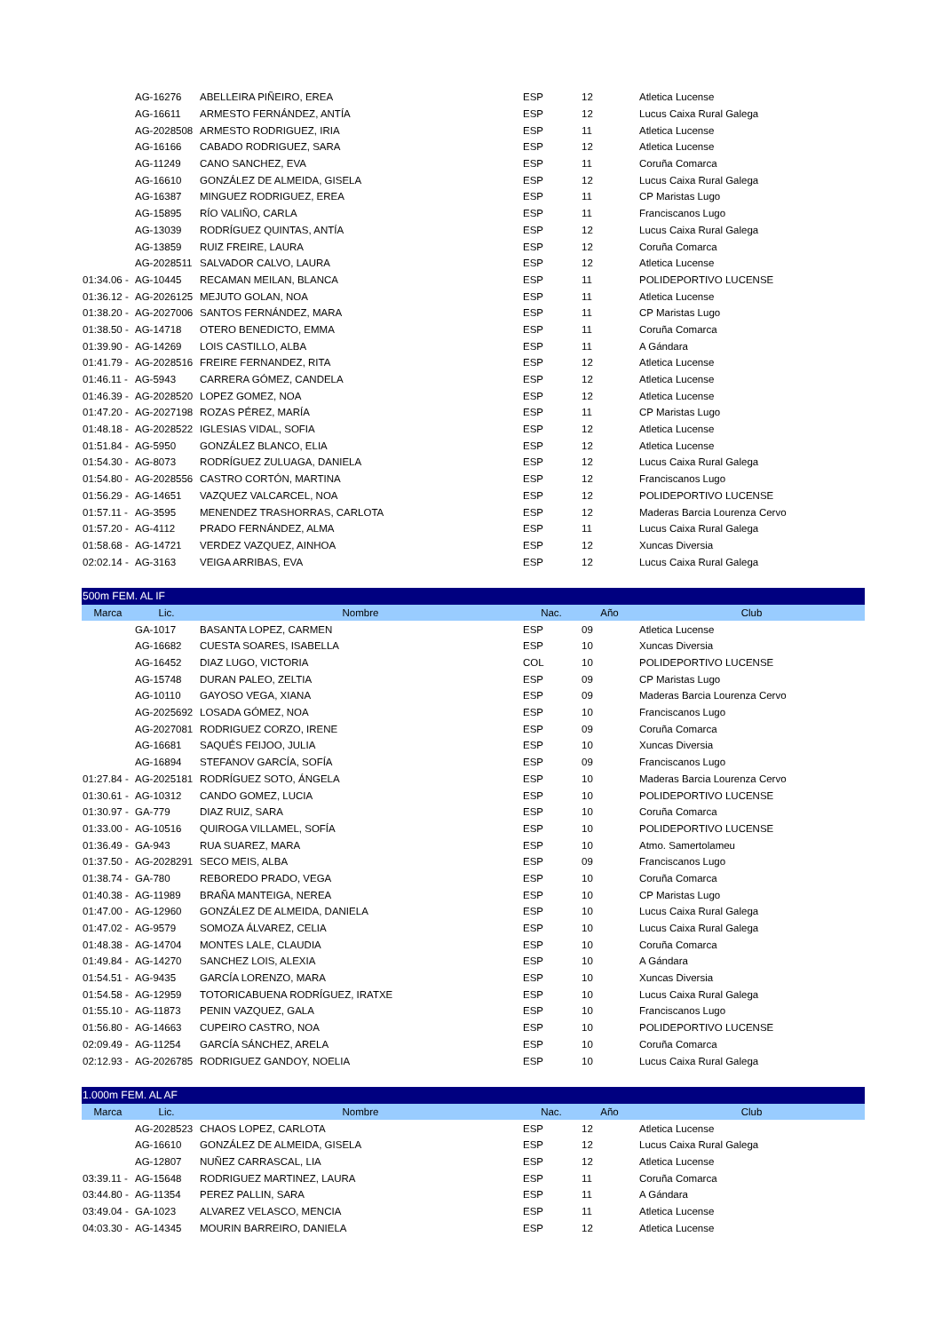| | AG-16276 | ABELLEIRA PIÑEIRO, EREA | ESP | 12 | Atletica Lucense |
| | AG-16611 | ARMESTO FERNÁNDEZ, ANTÍA | ESP | 12 | Lucus Caixa Rural Galega |
| | AG-2028508 | ARMESTO RODRIGUEZ, IRIA | ESP | 11 | Atletica Lucense |
| | AG-16166 | CABADO RODRIGUEZ, SARA | ESP | 12 | Atletica Lucense |
| | AG-11249 | CANO SANCHEZ, EVA | ESP | 11 | Coruña Comarca |
| | AG-16610 | GONZÁLEZ DE ALMEIDA, GISELA | ESP | 12 | Lucus Caixa Rural Galega |
| | AG-16387 | MINGUEZ RODRIGUEZ, EREA | ESP | 11 | CP Maristas Lugo |
| | AG-15895 | RÍO VALIÑO, CARLA | ESP | 11 | Franciscanos Lugo |
| | AG-13039 | RODRÍGUEZ QUINTAS, ANTÍA | ESP | 12 | Lucus Caixa Rural Galega |
| | AG-13859 | RUIZ FREIRE, LAURA | ESP | 12 | Coruña Comarca |
| | AG-2028511 | SALVADOR CALVO, LAURA | ESP | 12 | Atletica Lucense |
| 01:34.06 - | AG-10445 | RECAMAN MEILAN, BLANCA | ESP | 11 | POLIDEPORTIVO LUCENSE |
| 01:36.12 - | AG-2026125 | MEJUTO GOLAN, NOA | ESP | 11 | Atletica Lucense |
| 01:38.20 - | AG-2027006 | SANTOS FERNÁNDEZ, MARA | ESP | 11 | CP Maristas Lugo |
| 01:38.50 - | AG-14718 | OTERO BENEDICTO, EMMA | ESP | 11 | Coruña Comarca |
| 01:39.90 - | AG-14269 | LOIS CASTILLO, ALBA | ESP | 11 | A Gándara |
| 01:41.79 - | AG-2028516 | FREIRE FERNANDEZ, RITA | ESP | 12 | Atletica Lucense |
| 01:46.11 - | AG-5943 | CARRERA GÓMEZ, CANDELA | ESP | 12 | Atletica Lucense |
| 01:46.39 - | AG-2028520 | LOPEZ GOMEZ, NOA | ESP | 12 | Atletica Lucense |
| 01:47.20 - | AG-2027198 | ROZAS PÉREZ, MARÍA | ESP | 11 | CP Maristas Lugo |
| 01:48.18 - | AG-2028522 | IGLESIAS VIDAL, SOFIA | ESP | 12 | Atletica Lucense |
| 01:51.84 - | AG-5950 | GONZÁLEZ BLANCO, ELIA | ESP | 12 | Atletica Lucense |
| 01:54.30 - | AG-8073 | RODRÍGUEZ ZULUAGA, DANIELA | ESP | 12 | Lucus Caixa Rural Galega |
| 01:54.80 - | AG-2028556 | CASTRO CORTÓN, MARTINA | ESP | 12 | Franciscanos Lugo |
| 01:56.29 - | AG-14651 | VAZQUEZ VALCARCEL, NOA | ESP | 12 | POLIDEPORTIVO LUCENSE |
| 01:57.11 - | AG-3595 | MENENDEZ TRASHORRAS, CARLOTA | ESP | 12 | Maderas Barcia Lourenza Cervo |
| 01:57.20 - | AG-4112 | PRADO FERNÁNDEZ, ALMA | ESP | 11 | Lucus Caixa Rural Galega |
| 01:58.68 - | AG-14721 | VERDEZ VAZQUEZ, AINHOA | ESP | 12 | Xuncas Diversia |
| 02:02.14 - | AG-3163 | VEIGA ARRIBAS, EVA | ESP | 12 | Lucus Caixa Rural Galega |
| 500m FEM. AL IF | | | | | |
| Marca | Lic. | Nombre | Nac. | Año | Club |
| | GA-1017 | BASANTA LOPEZ, CARMEN | ESP | 09 | Atletica Lucense |
| | AG-16682 | CUESTA SOARES, ISABELLA | ESP | 10 | Xuncas Diversia |
| | AG-16452 | DIAZ LUGO, VICTORIA | COL | 10 | POLIDEPORTIVO LUCENSE |
| | AG-15748 | DURAN PALEO, ZELTIA | ESP | 09 | CP Maristas Lugo |
| | AG-10110 | GAYOSO VEGA, XIANA | ESP | 09 | Maderas Barcia Lourenza Cervo |
| | AG-2025692 | LOSADA GÓMEZ, NOA | ESP | 10 | Franciscanos Lugo |
| | AG-2027081 | RODRIGUEZ CORZO, IRENE | ESP | 09 | Coruña Comarca |
| | AG-16681 | SAQUÉS FEIJOO, JULIA | ESP | 10 | Xuncas Diversia |
| | AG-16894 | STEFANOV GARCÍA, SOFÍA | ESP | 09 | Franciscanos Lugo |
| 01:27.84 - | AG-2025181 | RODRÍGUEZ SOTO, ÁNGELA | ESP | 10 | Maderas Barcia Lourenza Cervo |
| 01:30.61 - | AG-10312 | CANDO GOMEZ, LUCIA | ESP | 10 | POLIDEPORTIVO LUCENSE |
| 01:30.97 - | GA-779 | DIAZ RUIZ, SARA | ESP | 10 | Coruña Comarca |
| 01:33.00 - | AG-10516 | QUIROGA VILLAMEL, SOFÍA | ESP | 10 | POLIDEPORTIVO LUCENSE |
| 01:36.49 - | GA-943 | RUA SUAREZ, MARA | ESP | 10 | Atmo. Samertolameu |
| 01:37.50 - | AG-2028291 | SECO MEIS, ALBA | ESP | 09 | Franciscanos Lugo |
| 01:38.74 - | GA-780 | REBOREDO PRADO, VEGA | ESP | 10 | Coruña Comarca |
| 01:40.38 - | AG-11989 | BRAÑA MANTEIGA, NEREA | ESP | 10 | CP Maristas Lugo |
| 01:47.00 - | AG-12960 | GONZÁLEZ DE ALMEIDA, DANIELA | ESP | 10 | Lucus Caixa Rural Galega |
| 01:47.02 - | AG-9579 | SOMOZA ÁLVAREZ, CELIA | ESP | 10 | Lucus Caixa Rural Galega |
| 01:48.38 - | AG-14704 | MONTES LALE, CLAUDIA | ESP | 10 | Coruña Comarca |
| 01:49.84 - | AG-14270 | SANCHEZ LOIS, ALEXIA | ESP | 10 | A Gándara |
| 01:54.51 - | AG-9435 | GARCÍA LORENZO, MARA | ESP | 10 | Xuncas Diversia |
| 01:54.58 - | AG-12959 | TOTORICABUENA RODRÍGUEZ, IRATXE | ESP | 10 | Lucus Caixa Rural Galega |
| 01:55.10 - | AG-11873 | PENIN VAZQUEZ, GALA | ESP | 10 | Franciscanos Lugo |
| 01:56.80 - | AG-14663 | CUPEIRO CASTRO, NOA | ESP | 10 | POLIDEPORTIVO LUCENSE |
| 02:09.49 - | AG-11254 | GARCÍA SÁNCHEZ, ARELA | ESP | 10 | Coruña Comarca |
| 02:12.93 - | AG-2026785 | RODRIGUEZ GANDOY, NOELIA | ESP | 10 | Lucus Caixa Rural Galega |
| 1.000m FEM. AL AF | | | | | |
| Marca | Lic. | Nombre | Nac. | Año | Club |
| | AG-2028523 | CHAOS LOPEZ, CARLOTA | ESP | 12 | Atletica Lucense |
| | AG-16610 | GONZÁLEZ DE ALMEIDA, GISELA | ESP | 12 | Lucus Caixa Rural Galega |
| | AG-12807 | NUÑEZ CARRASCAL, LIA | ESP | 12 | Atletica Lucense |
| 03:39.11 - | AG-15648 | RODRIGUEZ MARTINEZ, LAURA | ESP | 11 | Coruña Comarca |
| 03:44.80 - | AG-11354 | PEREZ PALLIN, SARA | ESP | 11 | A Gándara |
| 03:49.04 - | GA-1023 | ALVAREZ VELASCO, MENCIA | ESP | 11 | Atletica Lucense |
| 04:03.30 - | AG-14345 | MOURIN BARREIRO, DANIELA | ESP | 12 | Atletica Lucense |